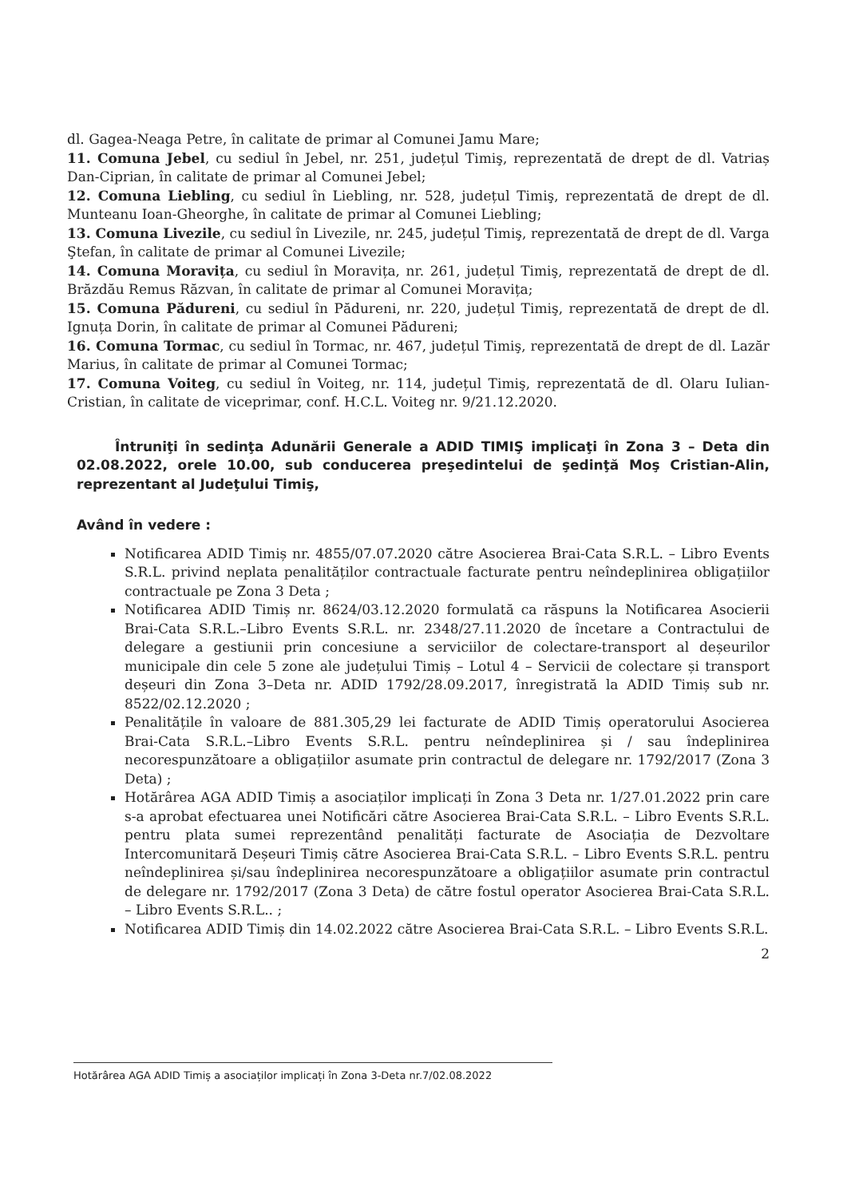dl. Gagea-Neaga Petre, în calitate de primar al Comunei Jamu Mare;
11. Comuna Jebel, cu sediul în Jebel, nr. 251, județul Timiş, reprezentată de drept de dl. Vatriaș Dan-Ciprian, în calitate de primar al Comunei Jebel;
12. Comuna Liebling, cu sediul în Liebling, nr. 528, județul Timiş, reprezentată de drept de dl. Munteanu Ioan-Gheorghe, în calitate de primar al Comunei Liebling;
13. Comuna Livezile, cu sediul în Livezile, nr. 245, județul Timiş, reprezentată de drept de dl. Varga Ştefan, în calitate de primar al Comunei Livezile;
14. Comuna Moravița, cu sediul în Moravița, nr. 261, județul Timiş, reprezentată de drept de dl. Brăzdău Remus Răzvan, în calitate de primar al Comunei Moravița;
15. Comuna Pădureni, cu sediul în Pădureni, nr. 220, județul Timiş, reprezentată de drept de dl. Ignuța Dorin, în calitate de primar al Comunei Pădureni;
16. Comuna Tormac, cu sediul în Tormac, nr. 467, județul Timiş, reprezentată de drept de dl. Lazăr Marius, în calitate de primar al Comunei Tormac;
17. Comuna Voiteg, cu sediul în Voiteg, nr. 114, județul Timiş, reprezentată de dl. Olaru Iulian-Cristian, în calitate de viceprimar, conf. H.C.L. Voiteg nr. 9/21.12.2020.
Întruniţi în sedinţa Adunării Generale a ADID TIMIŞ implicaţi în Zona 3 – Deta din 02.08.2022, orele 10.00, sub conducerea preşedintelui de şedinţă Moş Cristian-Alin, reprezentant al Judeţului Timiş,
Având în vedere :
Notificarea ADID Timiș nr. 4855/07.07.2020 către Asocierea Brai-Cata S.R.L. – Libro Events S.R.L. privind neplata penalităților contractuale facturate pentru neîndeplinirea obligațiilor contractuale pe Zona 3 Deta ;
Notificarea ADID Timiș nr. 8624/03.12.2020 formulată ca răspuns la Notificarea Asocierii Brai-Cata S.R.L.–Libro Events S.R.L. nr. 2348/27.11.2020 de încetare a Contractului de delegare a gestiunii prin concesiune a serviciilor de colectare-transport al deșeurilor municipale din cele 5 zone ale județului Timiș – Lotul 4 – Servicii de colectare și transport deșeuri din Zona 3–Deta nr. ADID 1792/28.09.2017, înregistrată la ADID Timiș sub nr. 8522/02.12.2020 ;
Penalitățile în valoare de 881.305,29 lei facturate de ADID Timiș operatorului Asocierea Brai-Cata S.R.L.–Libro Events S.R.L. pentru neîndeplinirea și / sau îndeplinirea necorespunzătoare a obligațiilor asumate prin contractul de delegare nr. 1792/2017 (Zona 3 Deta) ;
Hotărârea AGA ADID Timiș a asociaților implicați în Zona 3 Deta nr. 1/27.01.2022 prin care s-a aprobat efectuarea unei Notificări către Asocierea Brai-Cata S.R.L. – Libro Events S.R.L. pentru plata sumei reprezentând penalități facturate de Asociația de Dezvoltare Intercomunitară Deșeuri Timiș către Asocierea Brai-Cata S.R.L. – Libro Events S.R.L. pentru neîndeplinirea și/sau îndeplinirea necorespunzătoare a obligațiilor asumate prin contractul de delegare nr. 1792/2017 (Zona 3 Deta) de către fostul operator Asocierea Brai-Cata S.R.L. – Libro Events S.R.L.. ;
Notificarea ADID Timiș din 14.02.2022 către Asocierea Brai-Cata S.R.L. – Libro Events S.R.L.
2
Hotărârea AGA ADID Timiș a asociaților implicați în Zona 3-Deta nr.7/02.08.2022